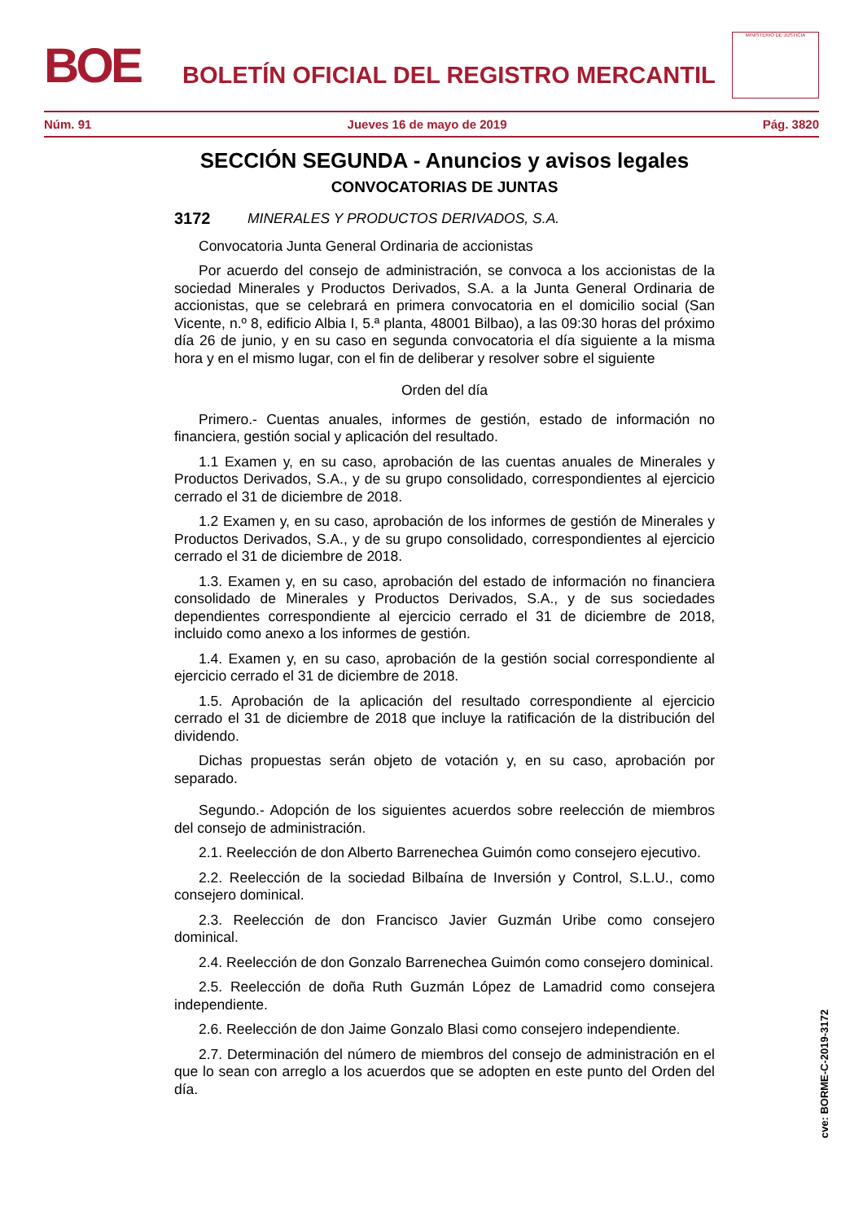BOE
BOLETÍN OFICIAL DEL REGISTRO MERCANTIL
MINISTERIO DE JUSTICIA
Núm. 91 Jueves 16 de mayo de 2019 Pág. 3820
SECCIÓN SEGUNDA - Anuncios y avisos legales
CONVOCATORIAS DE JUNTAS
3172 MINERALES Y PRODUCTOS DERIVADOS, S.A.
Convocatoria Junta General Ordinaria de accionistas
Por acuerdo del consejo de administración, se convoca a los accionistas de la sociedad Minerales y Productos Derivados, S.A. a la Junta General Ordinaria de accionistas, que se celebrará en primera convocatoria en el domicilio social (San Vicente, n.º 8, edificio Albia I, 5.ª planta, 48001 Bilbao), a las 09:30 horas del próximo día 26 de junio, y en su caso en segunda convocatoria el día siguiente a la misma hora y en el mismo lugar, con el fin de deliberar y resolver sobre el siguiente
Orden del día
Primero.- Cuentas anuales, informes de gestión, estado de información no financiera, gestión social y aplicación del resultado.
1.1 Examen y, en su caso, aprobación de las cuentas anuales de Minerales y Productos Derivados, S.A., y de su grupo consolidado, correspondientes al ejercicio cerrado el 31 de diciembre de 2018.
1.2 Examen y, en su caso, aprobación de los informes de gestión de Minerales y Productos Derivados, S.A., y de su grupo consolidado, correspondientes al ejercicio cerrado el 31 de diciembre de 2018.
1.3. Examen y, en su caso, aprobación del estado de información no financiera consolidado de Minerales y Productos Derivados, S.A., y de sus sociedades dependientes correspondiente al ejercicio cerrado el 31 de diciembre de 2018, incluido como anexo a los informes de gestión.
1.4. Examen y, en su caso, aprobación de la gestión social correspondiente al ejercicio cerrado el 31 de diciembre de 2018.
1.5. Aprobación de la aplicación del resultado correspondiente al ejercicio cerrado el 31 de diciembre de 2018 que incluye la ratificación de la distribución del dividendo.
Dichas propuestas serán objeto de votación y, en su caso, aprobación por separado.
Segundo.- Adopción de los siguientes acuerdos sobre reelección de miembros del consejo de administración.
2.1. Reelección de don Alberto Barrenechea Guimón como consejero ejecutivo.
2.2. Reelección de la sociedad Bilbaína de Inversión y Control, S.L.U., como consejero dominical.
2.3. Reelección de don Francisco Javier Guzmán Uribe como consejero dominical.
2.4. Reelección de don Gonzalo Barrenechea Guimón como consejero dominical.
2.5. Reelección de doña Ruth Guzmán López de Lamadrid como consejera independiente.
2.6. Reelección de don Jaime Gonzalo Blasi como consejero independiente.
2.7. Determinación del número de miembros del consejo de administración en el que lo sean con arreglo a los acuerdos que se adopten en este punto del Orden del día.
cve: BORME-C-2019-3172